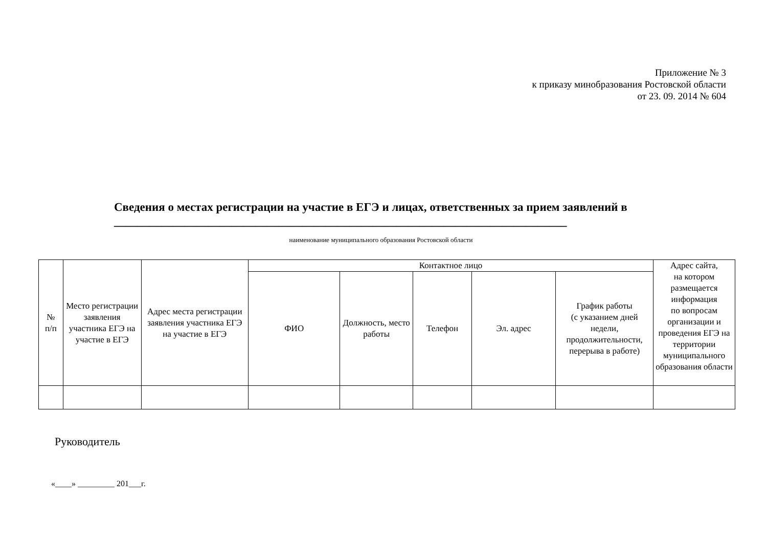Приложение № 3
к приказу минобразования Ростовской области
от 23. 09. 2014 № 604
Сведения о местах регистрации на участие в ЕГЭ и лицах, ответственных за прием заявлений в _____________________________________________________________________________
наименование муниципального образования Ростовской области
| № п/п | Место регистрации заявления участника ЕГЭ на участие в ЕГЭ | Адрес места регистрации заявления участника ЕГЭ на участие в ЕГЭ | Контактное лицо | | | | | Адрес сайта, на котором размещается информация по вопросам организации и проведения ЕГЭ на территории муниципального образования области |
| --- | --- | --- | --- | --- | --- | --- | --- | --- |
| | | | ФИО | Должность, место работы | Телефон | Эл. адрес | График работы (с указанием дней недели, продолжительности, перерыва в работе) | |
Руководитель
«____» _________ 201___г.